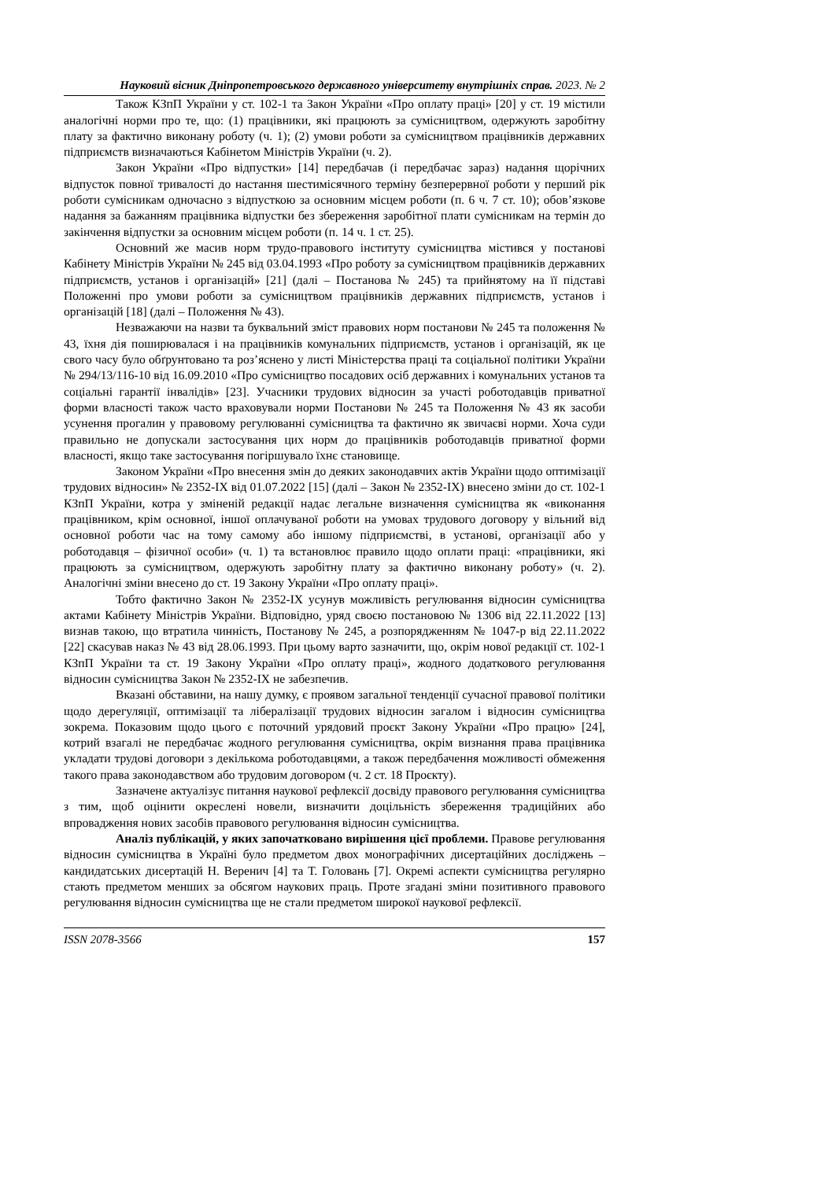Науковий вісник Дніпропетровського державного університету внутрішніх справ. 2023. № 2
Також КЗпП України у ст. 102-1 та Закон України «Про оплату праці» [20] у ст. 19 містили аналогічні норми про те, що: (1) працівники, які працюють за сумісництвом, одержують заробітну плату за фактично виконану роботу (ч. 1); (2) умови роботи за сумісництвом працівників державних підприємств визначаються Кабінетом Міністрів України (ч. 2).
Закон України «Про відпустки» [14] передбачав (і передбачає зараз) надання щорічних відпусток повної тривалості до настання шестимісячного терміну безперервної роботи у перший рік роботи сумісникам одночасно з відпусткою за основним місцем роботи (п. 6 ч. 7 ст. 10); обов’язкове надання за бажанням працівника відпустки без збереження заробітної плати сумісникам на термін до закінчення відпустки за основним місцем роботи (п. 14 ч. 1 ст. 25).
Основний же масив норм трудо-правового інституту сумісництва містився у постанові Кабінету Міністрів України № 245 від 03.04.1993 «Про роботу за сумісництвом працівників державних підприємств, установ і організацій» [21] (далі – Постанова № 245) та прийнятому на її підставі Положенні про умови роботи за сумісництвом працівників державних підприємств, установ і організацій [18] (далі – Положення № 43).
Незважаючи на назви та буквальний зміст правових норм постанови № 245 та положення № 43, їхня дія поширювалася і на працівників комунальних підприємств, установ і організацій, як це свого часу було обґрунтовано та роз’яснено у листі Міністерства праці та соціальної політики України № 294/13/116-10 від 16.09.2010 «Про сумісництво посадових осіб державних і комунальних установ та соціальні гарантії інвалідів» [23]. Учасники трудових відносин за участі роботодавців приватної форми власності також часто враховували норми Постанови № 245 та Положення № 43 як засоби усунення прогалин у правовому регулюванні сумісництва та фактично як звичаєві норми. Хоча суди правильно не допускали застосування цих норм до працівників роботодавців приватної форми власності, якщо таке застосування погіршувало їхнє становище.
Законом України «Про внесення змін до деяких законодавчих актів України щодо оптимізації трудових відносин» № 2352-IX від 01.07.2022 [15] (далі – Закон № 2352-IX) внесено зміни до ст. 102-1 КЗпП України, котра у зміненій редакції надає легальне визначення сумісництва як «виконання працівником, крім основної, іншої оплачуваної роботи на умовах трудового договору у вільний від основної роботи час на тому самому або іншому підприємстві, в установі, організації або у роботодавця – фізичної особи» (ч. 1) та встановлює правило щодо оплати праці: «працівники, які працюють за сумісництвом, одержують заробітну плату за фактично виконану роботу» (ч. 2). Аналогічні зміни внесено до ст. 19 Закону України «Про оплату праці».
Тобто фактично Закон № 2352-IX усунув можливість регулювання відносин сумісництва актами Кабінету Міністрів України. Відповідно, уряд своєю постановою № 1306 від 22.11.2022 [13] визнав такою, що втратила чинність, Постанову № 245, а розпорядженням № 1047-р від 22.11.2022 [22] скасував наказ № 43 від 28.06.1993. При цьому варто зазначити, що, окрім нової редакції ст. 102-1 КЗпП України та ст. 19 Закону України «Про оплату праці», жодного додаткового регулювання відносин сумісництва Закон № 2352-IX не забезпечив.
Вказані обставини, на нашу думку, є проявом загальної тенденції сучасної правової політики щодо дерегуляції, оптимізації та лібералізації трудових відносин загалом і відносин сумісництва зокрема. Показовим щодо цього є поточний урядовий проєкт Закону України «Про працю» [24], котрий взагалі не передбачає жодного регулювання сумісництва, окрім визнання права працівника укладати трудові договори з декількома роботодавцями, а також передбачення можливості обмеження такого права законодавством або трудовим договором (ч. 2 ст. 18 Проєкту).
Зазначене актуалізує питання наукової рефлексії досвіду правового регулювання сумісництва з тим, щоб оцінити окреслені новели, визначити доцільність збереження традиційних або впровадження нових засобів правового регулювання відносин сумісництва.
Аналіз публікацій, у яких започатковано вирішення цієї проблеми. Правове регулювання відносин сумісництва в Україні було предметом двох монографічних дисертаційних досліджень – кандидатських дисертацій Н. Веренич [4] та Т. Головань [7]. Окремі аспекти сумісництва регулярно стають предметом менших за обсягом наукових праць. Проте згадані зміни позитивного правового регулювання відносин сумісництва ще не стали предметом широкої наукової рефлексії.
ISSN 2078-3566 157